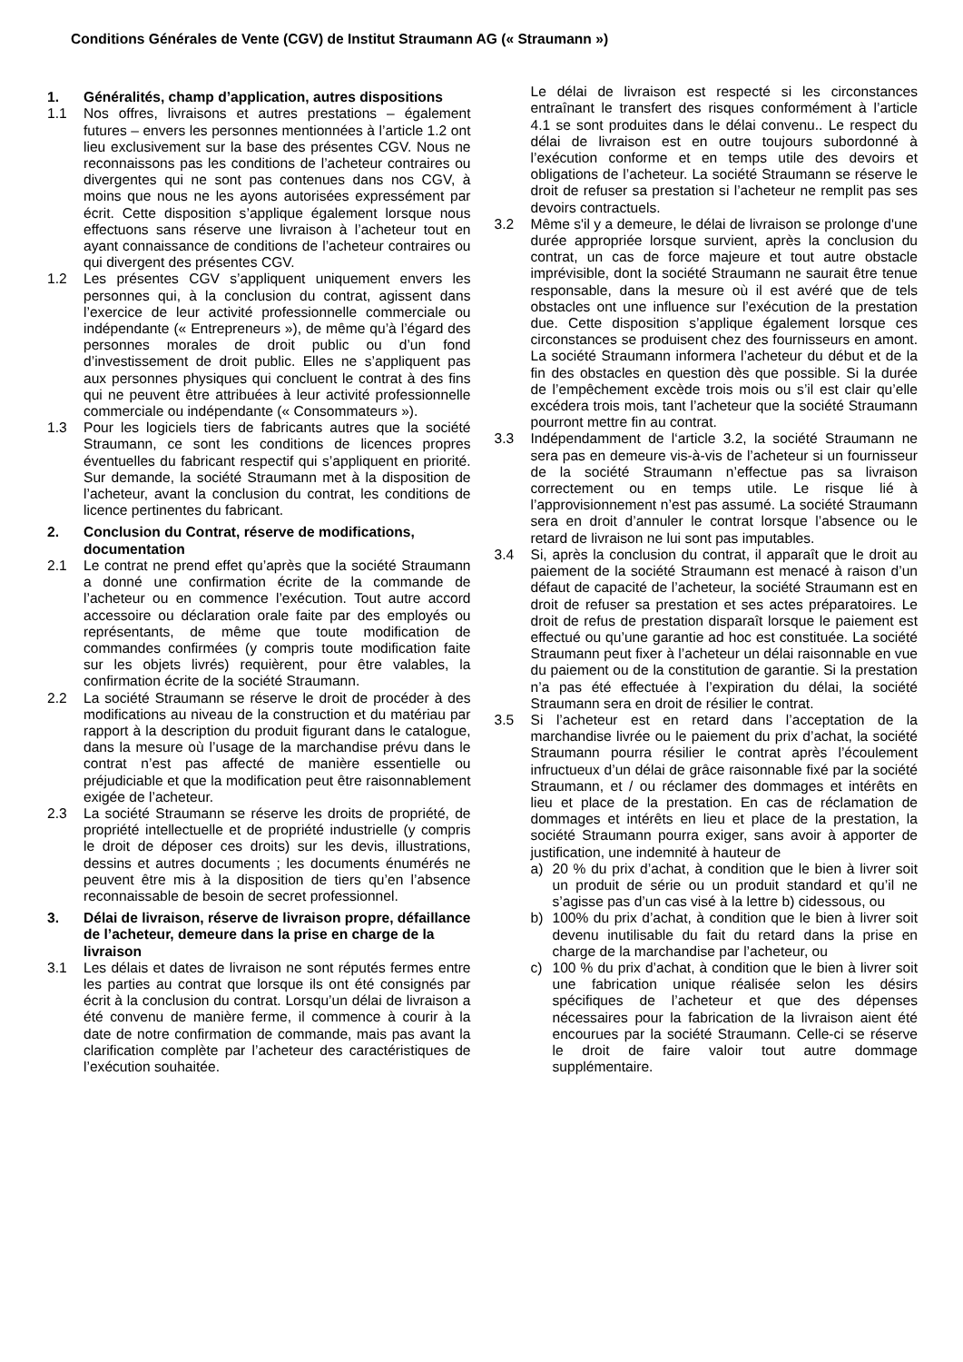Conditions Générales de Vente (CGV) de Institut Straumann AG (« Straumann »)
1. Généralités, champ d’application, autres dispositions
1.1 Nos offres, livraisons et autres prestations – également futures – envers les personnes mentionnées à l’article 1.2 ont lieu exclusivement sur la base des présentes CGV. Nous ne reconnaissons pas les conditions de l’acheteur contraires ou divergentes qui ne sont pas contenues dans nos CGV, à moins que nous ne les ayons autorisées expressément par écrit. Cette disposition s’applique également lorsque nous effectuons sans réserve une livraison à l’acheteur tout en ayant connaissance de conditions de l’acheteur contraires ou qui divergent des présentes CGV.
1.2 Les présentes CGV s’appliquent uniquement envers les personnes qui, à la conclusion du contrat, agissent dans l’exercice de leur activité professionnelle commerciale ou indépendante (« Entrepreneurs »), de même qu’à l’égard des personnes morales de droit public ou d’un fond d’investissement de droit public. Elles ne s’appliquent pas aux personnes physiques qui concluent le contrat à des fins qui ne peuvent être attribuées à leur activité professionnelle commerciale ou indépendante (« Consommateurs »).
1.3 Pour les logiciels tiers de fabricants autres que la société Straumann, ce sont les conditions de licences propres éventuelles du fabricant respectif qui s’appliquent en priorité. Sur demande, la société Straumann met à la disposition de l’acheteur, avant la conclusion du contrat, les conditions de licence pertinentes du fabricant.
2. Conclusion du Contrat, réserve de modifications, documentation
2.1 Le contrat ne prend effet qu’après que la société Straumann a donné une confirmation écrite de la commande de l’acheteur ou en commence l’exécution. Tout autre accord accessoire ou déclaration orale faite par des employés ou représentants, de même que toute modification de commandes confirmées (y compris toute modification faite sur les objets livrés) requièrent, pour être valables, la confirmation écrite de la société Straumann.
2.2 La société Straumann se réserve le droit de procéder à des modifications au niveau de la construction et du matériau par rapport à la description du produit figurant dans le catalogue, dans la mesure où l’usage de la marchandise prévu dans le contrat n’est pas affecté de manière essentielle ou préjudiciable et que la modification peut être raisonnablement exigée de l’acheteur.
2.3 La société Straumann se réserve les droits de propriété, de propriété intellectuelle et de propriété industrielle (y compris le droit de déposer ces droits) sur les devis, illustrations, dessins et autres documents ; les documents énumérés ne peuvent être mis à la disposition de tiers qu’en l’absence reconnaissable de besoin de secret professionnel.
3. Délai de livraison, réserve de livraison propre, défaillance de l’acheteur, demeure dans la prise en charge de la livraison
3.1 Les délais et dates de livraison ne sont réputés fermes entre les parties au contrat que lorsque ils ont été consignés par écrit à la conclusion du contrat. Lorsqu’un délai de livraison a été convenu de manière ferme, il commence à courir à la date de notre confirmation de commande, mais pas avant la clarification complète par l’acheteur des caractéristiques de l’exécution souhaitée.
Le délai de livraison est respecté si les circonstances entraînant le transfert des risques conformément à l’article 4.1 se sont produites dans le délai convenu.. Le respect du délai de livraison est en outre toujours subordonné à l’exécution conforme et en temps utile des devoirs et obligations de l’acheteur. La société Straumann se réserve le droit de refuser sa prestation si l’acheteur ne remplit pas ses devoirs contractuels.
3.2 Même s'il y a demeure, le délai de livraison se prolonge d'une durée appropriée lorsque survient, après la conclusion du contrat, un cas de force majeure et tout autre obstacle imprévisible, dont la société Straumann ne saurait être tenue responsable, dans la mesure où il est avéré que de tels obstacles ont une influence sur l’exécution de la prestation due. Cette disposition s’applique également lorsque ces circonstances se produisent chez des fournisseurs en amont. La société Straumann informera l’acheteur du début et de la fin des obstacles en question dès que possible. Si la durée de l’empêchement excède trois mois ou s’il est clair qu’elle excédera trois mois, tant l’acheteur que la société Straumann pourront mettre fin au contrat.
3.3 Indépendamment de l‘article 3.2, la société Straumann ne sera pas en demeure vis-à-vis de l’acheteur si un fournisseur de la société Straumann n’effectue pas sa livraison correctement ou en temps utile. Le risque lié à l’approvisionnement n’est pas assumé. La société Straumann sera en droit d’annuler le contrat lorsque l’absence ou le retard de livraison ne lui sont pas imputables.
3.4 Si, après la conclusion du contrat, il apparaît que le droit au paiement de la société Straumann est menacé à raison d’un défaut de capacité de l’acheteur, la société Straumann est en droit de refuser sa prestation et ses actes préparatoires. Le droit de refus de prestation disparaît lorsque le paiement est effectué ou qu’une garantie ad hoc est constituée. La société Straumann peut fixer à l’acheteur un délai raisonnable en vue du paiement ou de la constitution de garantie. Si la prestation n’a pas été effectuée à l’expiration du délai, la société Straumann sera en droit de résilier le contrat.
3.5 Si l’acheteur est en retard dans l’acceptation de la marchandise livrée ou le paiement du prix d’achat, la société Straumann pourra résilier le contrat après l’écoulement infructueux d’un délai de grâce raisonnable fixé par la société Straumann, et / ou réclamer des dommages et intérêts en lieu et place de la prestation. En cas de réclamation de dommages et intérêts en lieu et place de la prestation, la société Straumann pourra exiger, sans avoir à apporter de justification, une indemnité à hauteur de
a) 20 % du prix d’achat, à condition que le bien à livrer soit un produit de série ou un produit standard et qu’il ne s’agisse pas d’un cas visé à la lettre b) cidessous, ou
b) 100% du prix d’achat, à condition que le bien à livrer soit devenu inutilisable du fait du retard dans la prise en charge de la marchandise par l’acheteur, ou
c) 100 % du prix d’achat, à condition que le bien à livrer soit une fabrication unique réalisée selon les désirs spécifiques de l’acheteur et que des dépenses nécessaires pour la fabrication de la livraison aient été encourues par la société Straumann. Celle-ci se réserve le droit de faire valoir tout autre dommage supplémentaire.